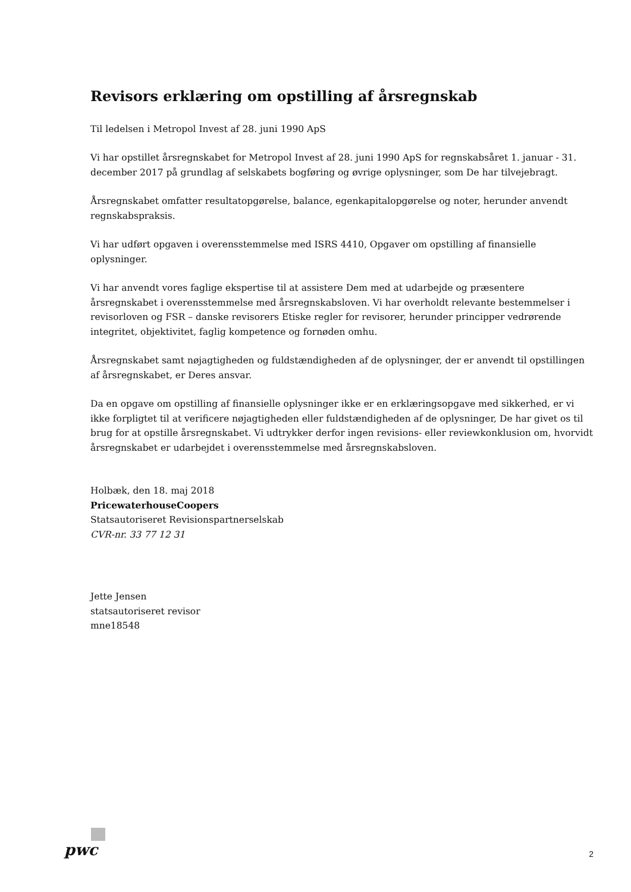Revisors erklæring om opstilling af årsregnskab
Til ledelsen i Metropol Invest af 28. juni 1990 ApS
Vi har opstillet årsregnskabet for Metropol Invest af 28. juni 1990 ApS for regnskabsåret 1. januar - 31. december 2017 på grundlag af selskabets bogføring og øvrige oplysninger, som De har tilvejebragt.
Årsregnskabet omfatter resultatopgørelse, balance, egenkapitalopgørelse og noter, herunder anvendt regnskabspraksis.
Vi har udført opgaven i overensstemmelse med ISRS 4410, Opgaver om opstilling af finansielle oplysninger.
Vi har anvendt vores faglige ekspertise til at assistere Dem med at udarbejde og præsentere årsregnskabet i overensstemmelse med årsregnskabsloven. Vi har overholdt relevante bestemmelser i revisorloven og FSR – danske revisorers Etiske regler for revisorer, herunder principper vedrørende integritet, objektivitet, faglig kompetence og fornøden omhu.
Årsregnskabet samt nøjagtigheden og fuldstændigheden af de oplysninger, der er anvendt til opstillingen af årsregnskabet, er Deres ansvar.
Da en opgave om opstilling af finansielle oplysninger ikke er en erklæringsopgave med sikkerhed, er vi ikke forpligtet til at verificere nøjagtigheden eller fuldstændigheden af de oplysninger, De har givet os til brug for at opstille årsregnskabet. Vi udtrykker derfor ingen revisions- eller reviewkonklusion om, hvorvidt årsregnskabet er udarbejdet i overensstemmelse med årsregnskabsloven.
Holbæk, den 18. maj 2018
PricewaterhouseCoopers
Statsautoriseret Revisionspartnerselskab
CVR-nr. 33 77 12 31
Jette Jensen
statsautoriseret revisor
mne18548
pwc
2